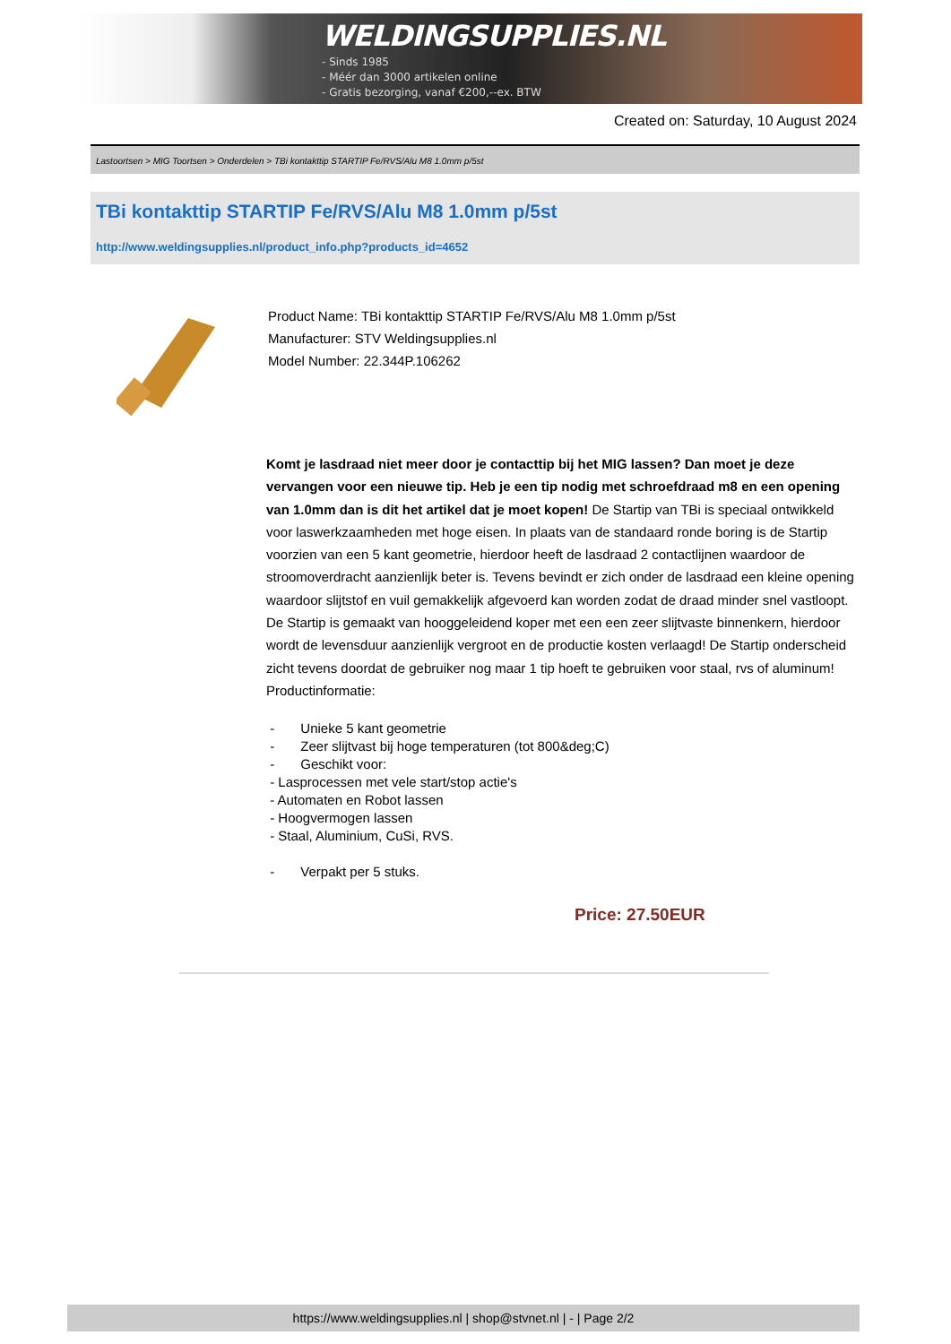WELDINGSUPPLIES.NL
- Sinds 1985
- Méér dan 3000 artikelen online
- Gratis bezorging, vanaf €200,--ex. BTW
Created on: Saturday, 10 August 2024
Lastoortsen > MIG Toortsen > Onderdelen > TBi kontakttip STARTIP Fe/RVS/Alu M8 1.0mm p/5st
TBi kontakttip STARTIP Fe/RVS/Alu M8 1.0mm p/5st
http://www.weldingsupplies.nl/product_info.php?products_id=4652
Product Name: TBi kontakttip STARTIP Fe/RVS/Alu M8 1.0mm p/5st
Manufacturer: STV Weldingsupplies.nl
Model Number: 22.344P.106262
Komt je lasdraad niet meer door je contacttip bij het MIG lassen? Dan moet je deze vervangen voor een nieuwe tip. Heb je een tip nodig met schroefdraad m8 en een opening van 1.0mm dan is dit het artikel dat je moet kopen! De Startip van TBi is speciaal ontwikkeld voor laswerkzaamheden met hoge eisen. In plaats van de standaard ronde boring is de Startip voorzien van een 5 kant geometrie, hierdoor heeft de lasdraad 2 contactlijnen waardoor de stroomoverdracht aanzienlijk beter is. Tevens bevindt er zich onder de lasdraad een kleine opening waardoor slijtstof en vuil gemakkelijk afgevoerd kan worden zodat de draad minder snel vastloopt. De Startip is gemaakt van hooggeleidend koper met een een zeer slijtvaste binnenkern, hierdoor wordt de levensduur aanzienlijk vergroot en de productie kosten verlaagd! De Startip onderscheid zicht tevens doordat de gebruiker nog maar 1 tip hoeft te gebruiken voor staal, rvs of aluminum! Productinformatie:
- Unieke 5 kant geometrie
- Zeer slijtvast bij hoge temperaturen (tot 800&deg;C)
- Geschikt voor:
- Lasprocessen met vele start/stop actie's
- Automaten en Robot lassen
- Hoogvermogen lassen
- Staal, Aluminium, CuSi, RVS.
- Verpakt per 5 stuks.
Price: 27.50EUR
https://www.weldingsupplies.nl | shop@stvnet.nl | - | Page 2/2